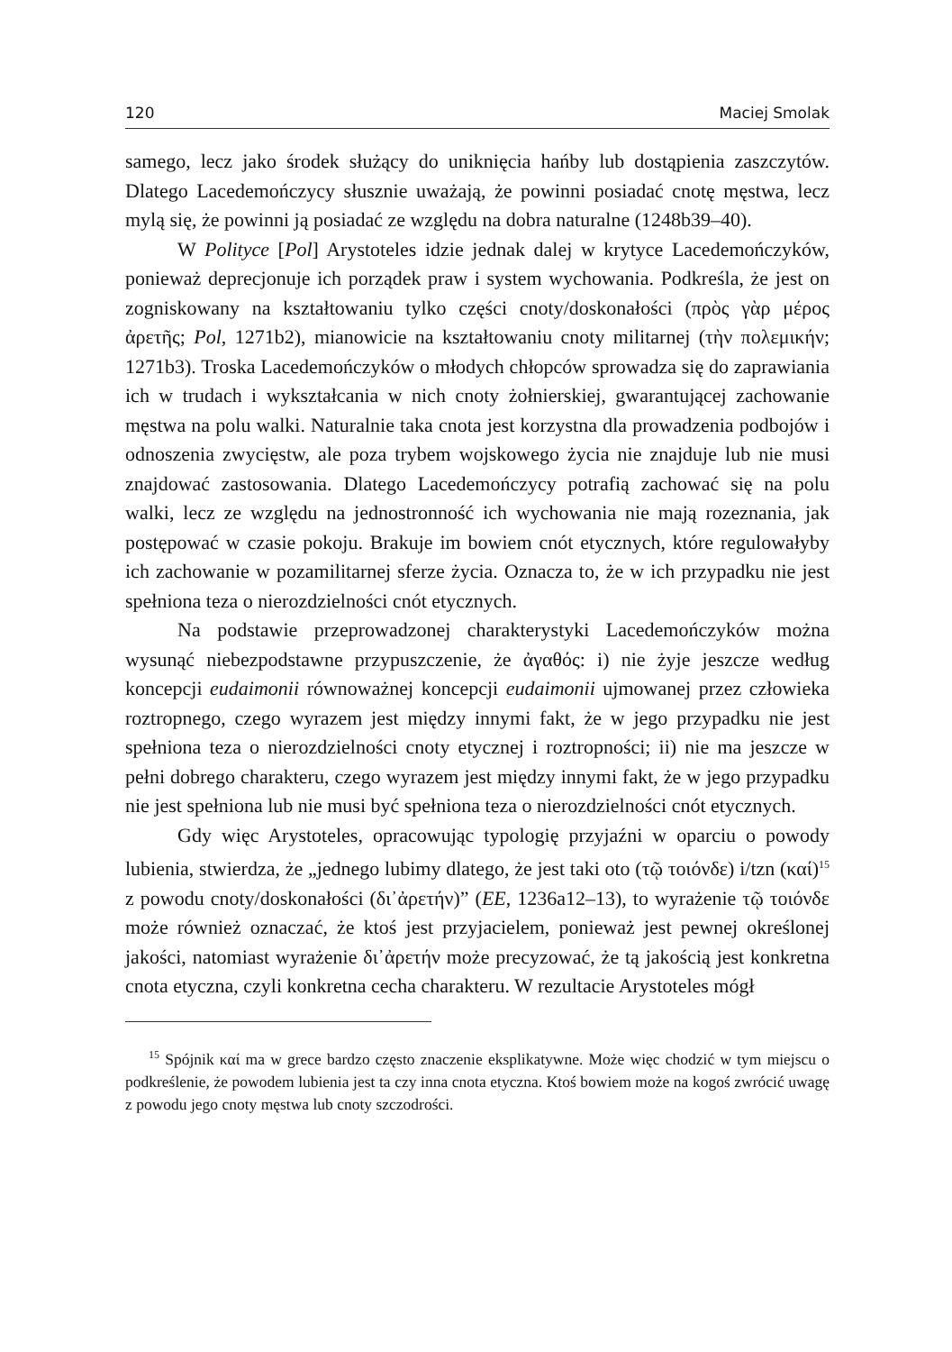120 Maciej Smolak
samego, lecz jako środek służący do uniknięcia hańby lub dostąpienia zaszczytów. Dlatego Lacedemończycy słusznie uważają, że powinni posiadać cnotę męstwa, lecz mylą się, że powinni ją posiadać ze względu na dobra naturalne (1248b39–40).
W Polityce [Pol] Arystoteles idzie jednak dalej w krytyce Lacedemończyków, ponieważ deprecjonuje ich porządek praw i system wychowania. Podkreśla, że jest on zogniskowany na kształtowaniu tylko części cnoty/doskonałości (πρὸς γὰρ μέρος ἀρετῆς; Pol, 1271b2), mianowicie na kształtowaniu cnoty militarnej (τὴν πολεμικήν; 1271b3). Troska Lacedemończyków o młodych chłopców sprowadza się do zaprawiania ich w trudach i wykształcania w nich cnoty żołnierskiej, gwarantującej zachowanie męstwa na polu walki. Naturalnie taka cnota jest korzystna dla prowadzenia podbojów i odnoszenia zwycięstw, ale poza trybem wojskowego życia nie znajduje lub nie musi znajdować zastosowania. Dlatego Lacedemończycy potrafią zachować się na polu walki, lecz ze względu na jednostronność ich wychowania nie mają rozeznania, jak postępować w czasie pokoju. Brakuje im bowiem cnót etycznych, które regulowałyby ich zachowanie w pozamilitarnej sferze życia. Oznacza to, że w ich przypadku nie jest spełniona teza o nierozdzielności cnót etycznych.
Na podstawie przeprowadzonej charakterystyki Lacedemończyków można wysunąć niebezpodstawne przypuszczenie, że ἀγαθός: i) nie żyje jeszcze według koncepcji eudaimonii równoważnej koncepcji eudaimonii ujmowanej przez człowieka roztropnego, czego wyrazem jest między innymi fakt, że w jego przypadku nie jest spełniona teza o nierozdzielności cnoty etycznej i roztropności; ii) nie ma jeszcze w pełni dobrego charakteru, czego wyrazem jest między innymi fakt, że w jego przypadku nie jest spełniona lub nie musi być spełniona teza o nierozdzielności cnót etycznych.
Gdy więc Arystoteles, opracowując typologię przyjaźni w oparciu o powody lubienia, stwierdza, że „jednego lubimy dlatego, że jest taki oto (τῷ τοιόνδε) i/tzn (καί)<sup>15</sup> z powodu cnoty/doskonałości (δι᾽ἀρετήν)” (EE, 1236a12–13), to wyrażenie τῷ τοιόνδε może również oznaczać, że ktoś jest przyjacielem, ponieważ jest pewnej określonej jakości, natomiast wyrażenie δι᾽ἀρετήν może precyzować, że tą jakością jest konkretna cnota etyczna, czyli konkretna cecha charakteru. W rezultacie Arystoteles mógł
<sup>15</sup> Spójnik καί ma w grece bardzo często znaczenie eksplikatywne. Może więc chodzić w tym miejscu o podkreślenie, że powodem lubienia jest ta czy inna cnota etyczna. Ktoś bowiem może na kogoś zwrócić uwagę z powodu jego cnoty męstwa lub cnoty szczodrości.